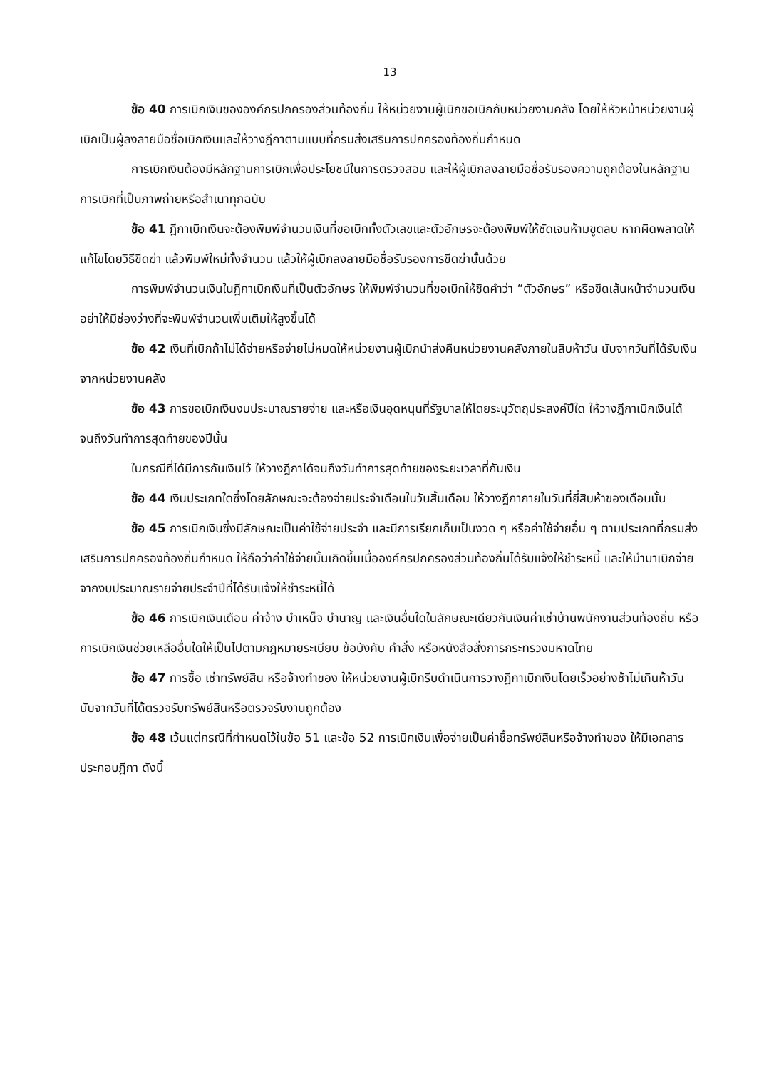13
ข้อ 40 การเบิกเงินขององค์กรปกครองส่วนท้องถิ่น ให้หน่วยงานผู้เบิกขอเบิกกับหน่วยงานคลัง โดยให้หัวหน้าหน่วยงานผู้เบิกเป็นผู้ลงลายมือชื่อเบิกเงินและให้วางฎีกาตามแบบที่กรมส่งเสริมการปกครองท้องถิ่นกำหนด
การเบิกเงินต้องมีหลักฐานการเบิกเพื่อประโยชน์ในการตรวจสอบ และให้ผู้เบิกลงลายมือชื่อรับรองความถูกต้องในหลักฐานการเบิกที่เป็นภาพถ่ายหรือสำเนาทุกฉบับ
ข้อ 41 ฎีกาเบิกเงินจะต้องพิมพ์จำนวนเงินที่ขอเบิกทั้งตัวเลขและตัวอักษรจะต้องพิมพ์ให้ชัดเจนห้ามขูดลบ หากผิดพลาดให้แก้ไขโดยวิธีขีดฆ่า แล้วพิมพ์ใหม่ทั้งจำนวน แล้วให้ผู้เบิกลงลายมือชื่อรับรองการขีดฆ่านั้นด้วย
การพิมพ์จำนวนเงินในฎีกาเบิกเงินที่เป็นตัวอักษร ให้พิมพ์จำนวนที่ขอเบิกให้ชิดคำว่า “ตัวอักษร” หรือขีดเส้นหน้าจำนวนเงิน อย่าให้มีช่องว่างที่จะพิมพ์จำนวนเพิ่มเติมให้สูงขึ้นได้
ข้อ 42 เงินที่เบิกถ้าไม่ได้จ่ายหรือจ่ายไม่หมดให้หน่วยงานผู้เบิกนำส่งคืนหน่วยงานคลังภายในสิบห้าวัน นับจากวันที่ได้รับเงินจากหน่วยงานคลัง
ข้อ 43 การขอเบิกเงินงบประมาณรายจ่าย และหรือเงินอุดหนุนที่รัฐบาลให้โดยระบุวัตถุประสงค์ปีใด ให้วางฎีกาเบิกเงินได้จนถึงวันทำการสุดท้ายของปีนั้น
ในกรณีที่ได้มีการกันเงินไว้ ให้วางฎีกาได้จนถึงวันทำการสุดท้ายของระยะเวลาที่กันเงิน
ข้อ 44 เงินประเภทใดซึ่งโดยลักษณะจะต้องจ่ายประจำเดือนในวันสิ้นเดือน ให้วางฎีกาภายในวันที่ยี่สิบห้าของเดือนนั้น
ข้อ 45 การเบิกเงินซึ่งมีลักษณะเป็นค่าใช้จ่ายประจำ และมีการเรียกเก็บเป็นงวด ๆ หรือค่าใช้จ่ายอื่น ๆ ตามประเภทที่กรมส่งเสริมการปกครองท้องถิ่นกำหนด ให้ถือว่าค่าใช้จ่ายนั้นเกิดขึ้นเมื่อองค์กรปกครองส่วนท้องถิ่นได้รับแจ้งให้ชำระหนี้ และให้นำมาเบิกจ่ายจากงบประมาณรายจ่ายประจำปีที่ได้รับแจ้งให้ชำระหนี้ได้
ข้อ 46 การเบิกเงินเดือน ค่าจ้าง บำเหน็จ บำนาญ และเงินอื่นใดในลักษณะเดียวกันเงินค่าเช่าบ้านพนักงานส่วนท้องถิ่น หรือการเบิกเงินช่วยเหลืออื่นใดให้เป็นไปตามกฎหมายระเบียบ ข้อบังคับ คำสั่ง หรือหนังสือสั่งการกระทรวงมหาดไทย
ข้อ 47 การซื้อ เช่าทรัพย์สิน หรือจ้างทำของ ให้หน่วยงานผู้เบิกรีบดำเนินการวางฎีกาเบิกเงินโดยเร็วอย่างช้าไม่เกินห้าวัน นับจากวันที่ได้ตรวจรับทรัพย์สินหรือตรวจรับงานถูกต้อง
ข้อ 48 เว้นแต่กรณีที่กำหนดไว้ในข้อ 51 และข้อ 52 การเบิกเงินเพื่อจ่ายเป็นค่าซื้อทรัพย์สินหรือจ้างทำของ ให้มีเอกสารประกอบฎีกา ดังนี้